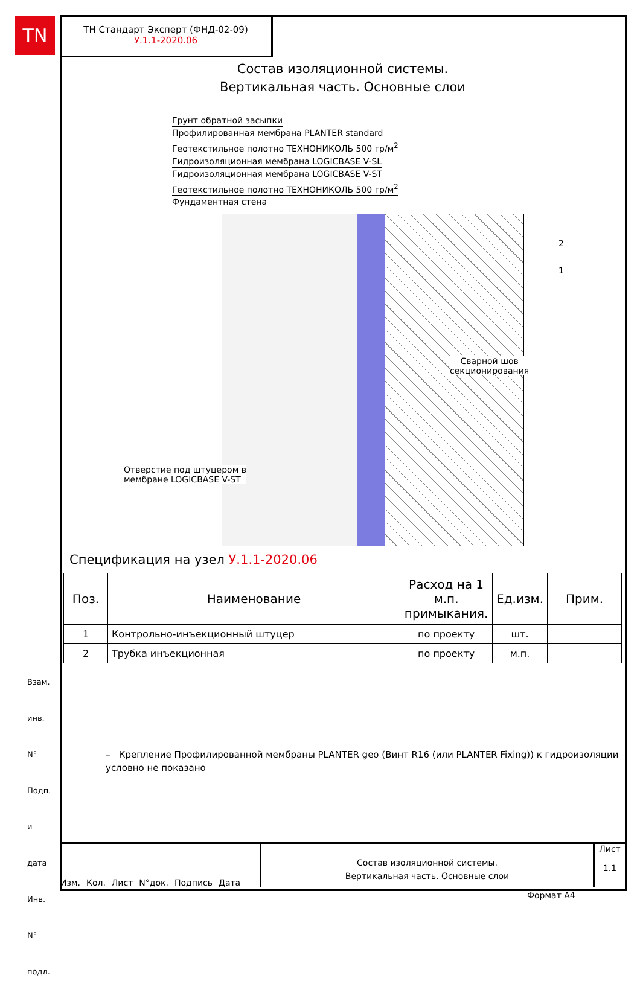TN
ТН Стандарт Эксперт (ФНД-02-09)
У.1.1-2020.06
Состав изоляционной системы.
Вертикальная часть. Основные слои
Грунт обратной засыпки
Профилированная мембрана PLANTER standard
Геотекстильное полотно ТЕХНОНИКОЛЬ 500 гр/м<sup>2</sup>
Гидроизоляционная мембрана LOGICBASE V-SL
Гидроизоляционная мембрана LOGICBASE V-ST
Геотекстильное полотно ТЕХНОНИКОЛЬ 500 гр/м<sup>2</sup>
Фундаментная стена
2
1
Сварной шов
секционирования
Отверстие под штуцером в
мембране LOGICBASE V-ST
Спецификация на узел У.1.1-2020.06
| Поз. | Наименование | Расход на 1 м.п. примыкания. | Ед.изм. | Прим. |
| --- | --- | --- | --- | --- |
| 1 | Контрольно-инъекционный штуцер | по проекту | шт. | |
| 2 | Трубка инъекционная | по проекту | м.п. | |
– Крепление Профилированной мембраны PLANTER geo (Винт R16 (или PLANTER Fixing)) к гидроизоляции условно не показано
Изм. Кол. Лист N°док. Подпись Дата
Состав изоляционной системы.
Вертикальная часть. Основные слои
Лист
1.1
Взам. инв. N°
Подп. и дата
Инв. N° подл.
Формат А4